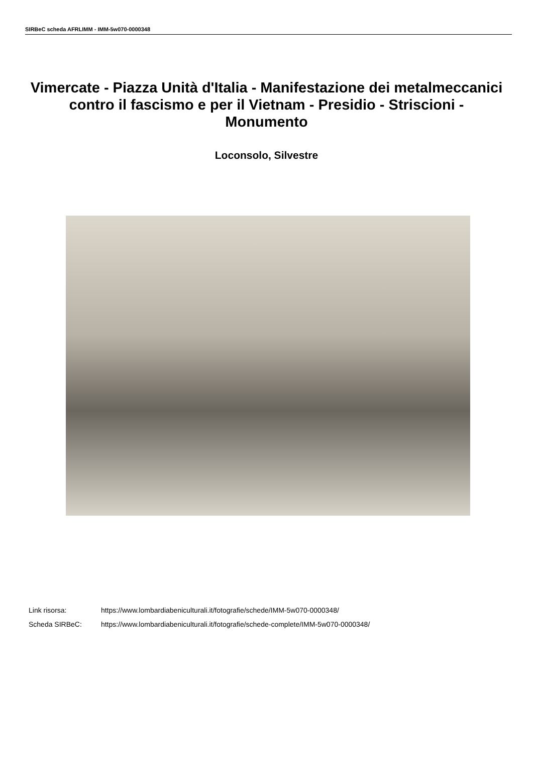SIRBeC scheda AFRLIMM - IMM-5w070-0000348
Vimercate - Piazza Unità d'Italia - Manifestazione dei metalmeccanici contro il fascismo e per il Vietnam - Presidio - Striscioni - Monumento
Loconsolo, Silvestre
Link risorsa: https://www.lombardiabeniculturali.it/fotografie/schede/IMM-5w070-0000348/
Scheda SIRBeC: https://www.lombardiabeniculturali.it/fotografie/schede-complete/IMM-5w070-0000348/